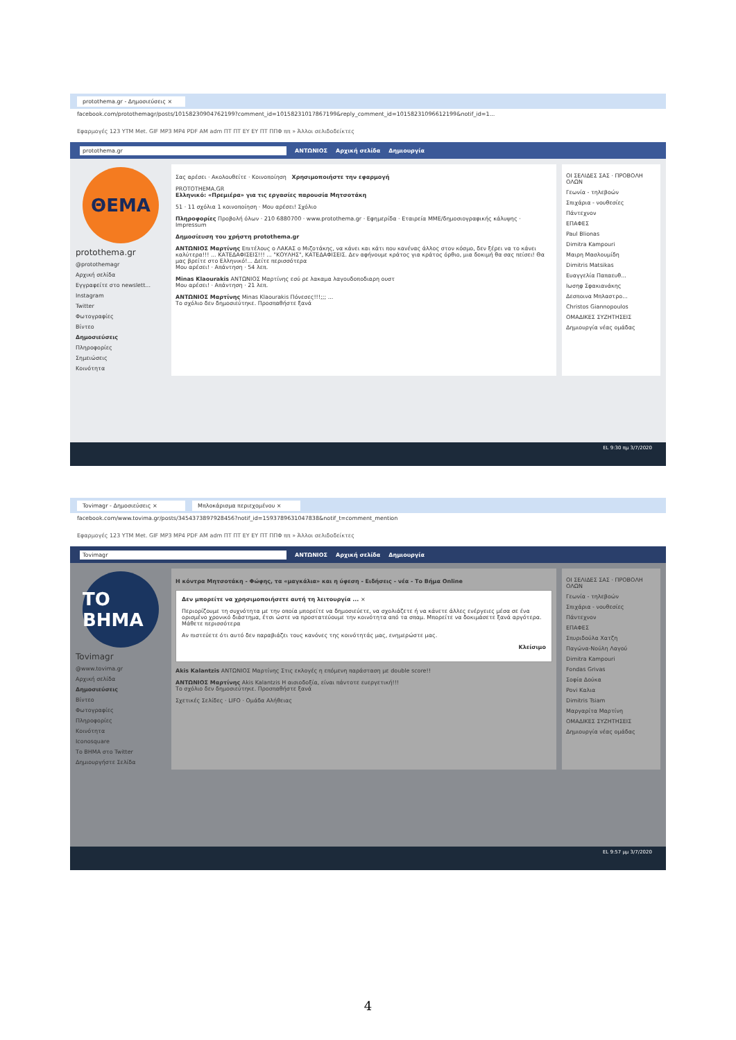protothema.gr - Δημοσιεύσεις ×
facebook.com/protothemagr/posts/10158230904762199?comment_id=10158231017867199&reply_comment_id=10158231096612199&notif_id=1...
Εφαρμογές 123 YTM Met. GIF MP3 MP4 PDF AM adm ΠΤ ΠΤ EY EY ΠΤ ΠΠΦ ππ » Άλλοι σελιδοδείκτες
protothema.gr ΑΝΤΩΝΙΟΣ Αρχική σελίδα Δημιουργία
ΘΕΜΑ
protothema.gr
@protothemagr
Αρχική σελίδα
Εγγραφείτε στο newslett...
Instagram
Twitter
Φωτογραφίες
Βίντεο
Δημοσιεύσεις
Πληροφορίες
Σημειώσεις
Κοινότητα
Σας αρέσει · Ακολουθείτε · Κοινοποίηση Χρησιμοποιήστε την εφαρμογή
PROTOTHEMA.GR
Ελληνικό: «Πρεμιέρα» για τις εργασίες παρουσία Μητσοτάκη
51 · 11 σχόλια 1 κοινοποίηση · Μου αρέσει! Σχόλιο
Πληροφορίες Προβολή όλων · 210 6880700 · www.protothema.gr · Εφημερίδα · Εταιρεία ΜΜΕ/δημοσιογραφικής κάλυψης · Impressum
Δημοσίευση του χρήστη protothema.gr
ΑΝΤΩΝΙΟΣ Μαρτίνης Επιτέλους ο ΛΑΚΑΣ ο Μιζοτάκης, να κάνει και κάτι που κανένας άλλος στον κόσμο, δεν ξέρει να το κάνει καλύτερα!!! ... ΚΑΤΕΔΑΦΙΣΕΙΣ!!! ... "ΚΟΥΛΗΣ", ΚΑΤΕΔΑΦΙΣΕΙΣ. Δεν αφήνουμε κράτος για κράτος όρθιο, μια δοκιμή θα σας πείσει! Θα μας βρείτε στο Ελληνικό!... Δείτε περισσότερα
Μου αρέσει! · Απάντηση · 54 λεπ.
Minas Klaourakis ΑΝΤΩΝΙΟΣ Μαρτίνης εσύ ρε λακαμα λαγουδοποδιαρη ουστ
Μου αρέσει! · Απάντηση · 21 λεπ.
ΑΝΤΩΝΙΟΣ Μαρτίνης Minas Klaourakis Πόνεσες!!!;;; ...
Το σχόλιο δεν δημοσιεύτηκε. Προσπαθήστε ξανά
ΟΙ ΣΕΛΙΔΕΣ ΣΑΣ · ΠΡΟΒΟΛΗ ΟΛΩΝ
Γεωνία - τηλεβοών
Σπιχάρια - νουθεσίες
Πάντεχνον
ΕΠΑΦΕΣ
Paul Blionas
Dimitra Kampouri
Μαιρη Μασλουμίδη
Dimitris Matsikas
Ευαγγελία Παπαευθ...
Ιωσηφ Σφακιανάκης
Δεσποινα Μπλαστρο...
Christos Giannopoulos
ΟΜΑΔΙΚΕΣ ΣΥΖΗΤΗΣΕΙΣ
Δημιουργία νέας ομάδας
EL 9:30 πμ 3/7/2020
Tovimagr - Δημοσιεύσεις × Μπλοκάρισμα περιεχομένου ×
facebook.com/www.tovima.gr/posts/3454373897928456?notif_id=1593789631047838&notif_t=comment_mention
Εφαρμογές 123 YTM Met. GIF MP3 MP4 PDF AM adm ΠΤ ΠΤ EY EY ΠΤ ΠΠΦ ππ » Άλλοι σελιδοδείκτες
Tovimagr ΑΝΤΩΝΙΟΣ Αρχική σελίδα Δημιουργία
ΤΟ ΒΗΜΑ
Tovimagr
@www.tovima.gr
Αρχική σελίδα
Δημοσιεύσεις
Βίντεο
Φωτογραφίες
Πληροφορίες
Κοινότητα
Iconosquare
Το ΒΗΜΑ στο Twitter
Δημιουργήστε Σελίδα
Η κόντρα Μητσοτάκη - Φώφης, τα «μαγκάλια» και η ύφεση - Ειδήσεις - νέα - Το Βήμα Online
Δεν μπορείτε να χρησιμοποιήσετε αυτή τη λειτουργία ... ×
Περιορίζουμε τη συχνότητα με την οποία μπορείτε να δημοσιεύετε, να σχολιάζετε ή να κάνετε άλλες ενέργειες μέσα σε ένα ορισμένο χρονικό διάστημα, έτσι ώστε να προστατεύουμε την κοινότητα από τα σπαμ. Μπορείτε να δοκιμάσετε ξανά αργότερα. Μάθετε περισσότερα
Αν πιστεύετε ότι αυτό δεν παραβιάζει τους κανόνες της κοινότητάς μας, ενημερώστε μας.
Κλείσιμο
Akis Kalantzis ΑΝΤΩΝΙΟΣ Μαρτίνης Στις εκλογές η επόμενη παράσταση με double score!!
ΑΝΤΩΝΙΟΣ Μαρτίνης Akis Kalantzis Η αισιοδοξία, είναι πάντοτε ευεργετική!!!
Το σχόλιο δεν δημοσιεύτηκε. Προσπαθήστε ξανά
Σχετικές Σελίδες · LIFO · Ομάδα Αλήθειας
ΟΙ ΣΕΛΙΔΕΣ ΣΑΣ · ΠΡΟΒΟΛΗ ΟΛΩΝ
Γεωνία - τηλεβοών
Σπιχάρια - νουθεσίες
Πάντεχνον
ΕΠΑΦΕΣ
Σπυριδούλα Χατζη
Παγώνα-Νούλη Λαγού
Dimitra Kampouri
Fondas Grivas
Σοφία Δούκα
Povi Καλια
Dimitris Tsiam
Μαργαρίτα Μαρτίνη
ΟΜΑΔΙΚΕΣ ΣΥΖΗΤΗΣΕΙΣ
Δημιουργία νέας ομάδας
EL 9:57 μμ 3/7/2020
4